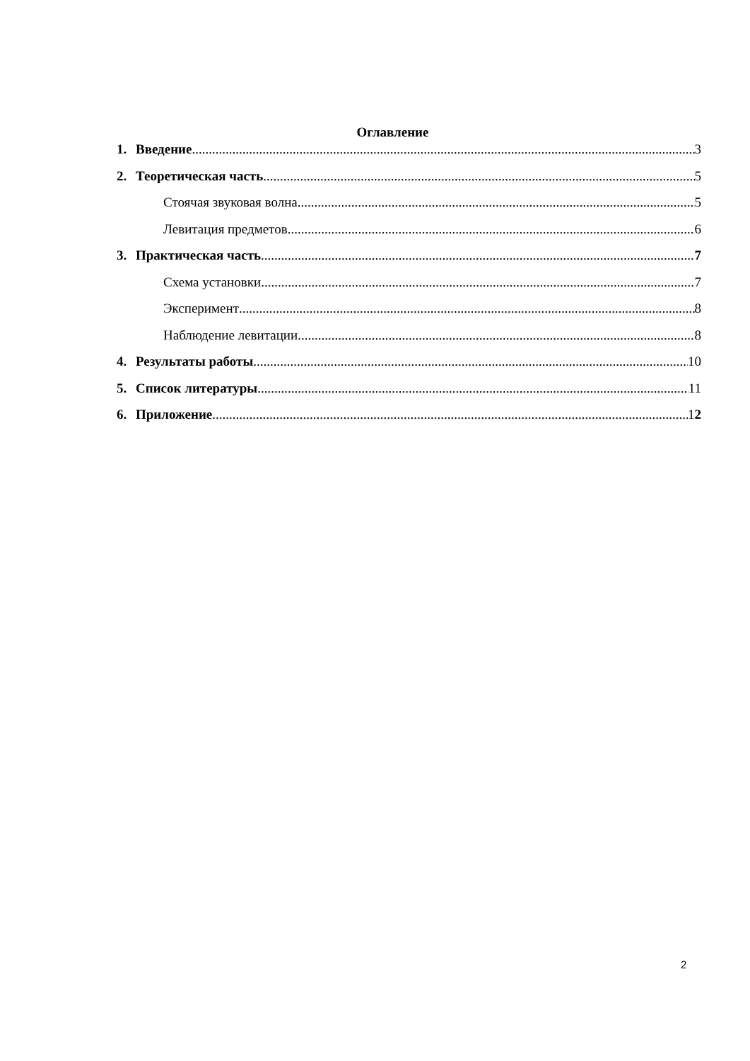Оглавление
1. Введение 3
2. Теоретическая часть 5
Стоячая звуковая волна 5
Левитация предметов 6
3. Практическая часть 7
Схема установки 7
Эксперимент 8
Наблюдение левитации 8
4. Результаты работы 10
5. Список литературы 11
6. Приложение 12
2